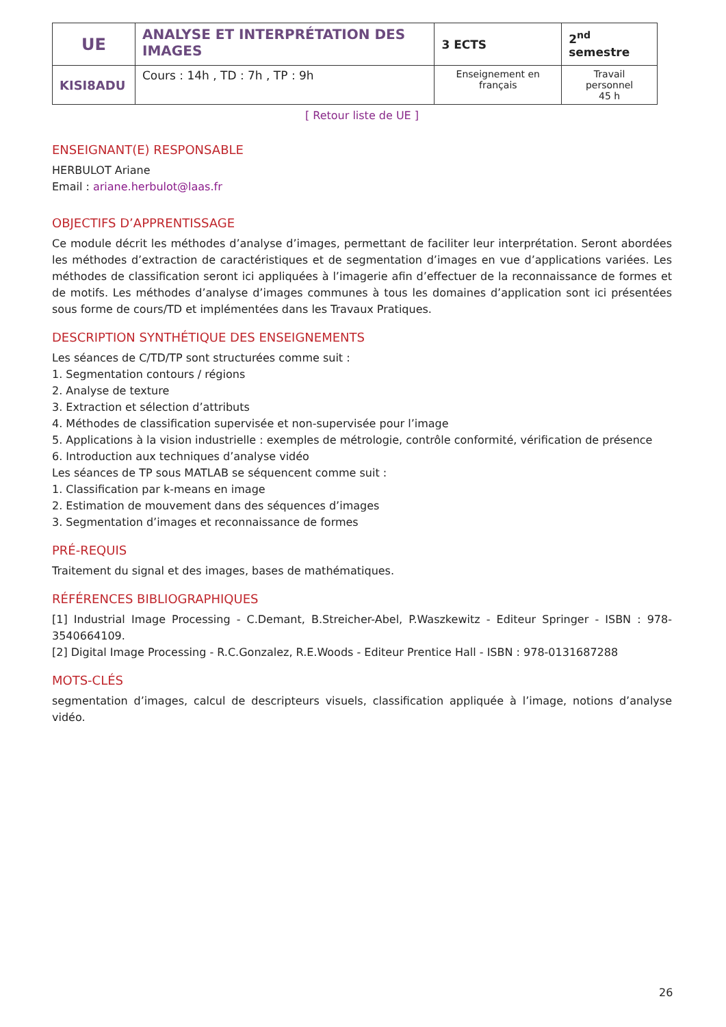| UE | ANALYSE ET INTERPRÉTATION DES IMAGES | 3 ECTS | 2<sup>nd</sup> semestre |
| KISI8ADU | Cours : 14h , TD : 7h , TP : 9h | Enseignement en français | Travail personnel 45 h |
[ Retour liste de UE ]
ENSEIGNANT(E) RESPONSABLE
HERBULOT Ariane
Email : ariane.herbulot@laas.fr
OBJECTIFS D’APPRENTISSAGE
Ce module décrit les méthodes d’analyse d’images, permettant de faciliter leur interprétation. Seront abordées les méthodes d’extraction de caractéristiques et de segmentation d’images en vue d’applications variées. Les méthodes de classification seront ici appliquées à l’imagerie afin d’effectuer de la reconnaissance de formes et de motifs. Les méthodes d’analyse d’images communes à tous les domaines d’application sont ici présentées sous forme de cours/TD et implémentées dans les Travaux Pratiques.
DESCRIPTION SYNTHÉTIQUE DES ENSEIGNEMENTS
Les séances de C/TD/TP sont structurées comme suit :
1. Segmentation contours / régions
2. Analyse de texture
3. Extraction et sélection d’attributs
4. Méthodes de classification supervisée et non-supervisée pour l’image
5. Applications à la vision industrielle : exemples de métrologie, contrôle conformité, vérification de présence
6. Introduction aux techniques d’analyse vidéo
Les séances de TP sous MATLAB se séquencent comme suit :
1. Classification par k-means en image
2. Estimation de mouvement dans des séquences d’images
3. Segmentation d’images et reconnaissance de formes
PRÉ-REQUIS
Traitement du signal et des images, bases de mathématiques.
RÉFÉRENCES BIBLIOGRAPHIQUES
[1] Industrial Image Processing - C.Demant, B.Streicher-Abel, P.Waszkewitz - Editeur Springer - ISBN : 978-3540664109.
[2] Digital Image Processing - R.C.Gonzalez, R.E.Woods - Editeur Prentice Hall - ISBN : 978-0131687288
MOTS-CLÉS
segmentation d’images, calcul de descripteurs visuels, classification appliquée à l’image, notions d’analyse vidéo.
26